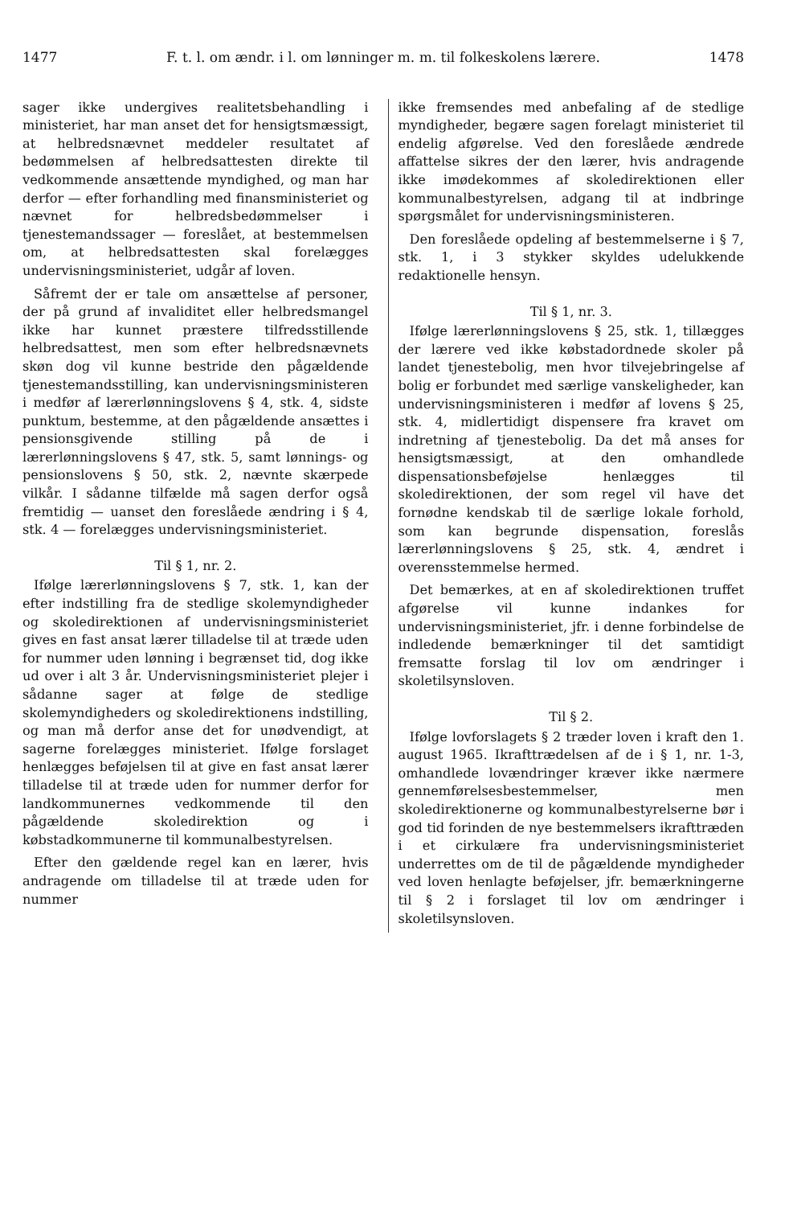1477 F. t. l. om ændr. i l. om lønninger m. m. til folkeskolens lærere. 1478
sager ikke undergives realitetsbehandling i ministeriet, har man anset det for hensigtsmæssigt, at helbredsnævnet meddeler resultatet af bedømmelsen af helbredsattesten direkte til vedkommende ansættende myndighed, og man har derfor — efter forhandling med finansministeriet og nævnet for helbredsbedømmelser i tjenestemandssager — foreslået, at bestemmelsen om, at helbredsattesten skal forelægges undervisningsministeriet, udgår af loven.
Såfremt der er tale om ansættelse af personer, der på grund af invaliditet eller helbredsmangel ikke har kunnet præstere tilfredsstillende helbredsattest, men som efter helbredsnævnets skøn dog vil kunne bestride den pågældende tjenestemandsstilling, kan undervisningsministeren i medfør af lærerlønningslovens § 4, stk. 4, sidste punktum, bestemme, at den pågældende ansættes i pensionsgivende stilling på de i lærerlønningslovens § 47, stk. 5, samt lønnings- og pensionslovens § 50, stk. 2, nævnte skærpede vilkår. I sådanne tilfælde må sagen derfor også fremtidig — uanset den foreslåede ændring i § 4, stk. 4 — forelægges undervisningsministeriet.
Til § 1, nr. 2.
Ifølge lærerlønningslovens § 7, stk. 1, kan der efter indstilling fra de stedlige skolemyndigheder og skoledirektionen af undervisningsministeriet gives en fast ansat lærer tilladelse til at træde uden for nummer uden lønning i begrænset tid, dog ikke ud over i alt 3 år. Undervisningsministeriet plejer i sådanne sager at følge de stedlige skolemyndigheders og skoledirektionens indstilling, og man må derfor anse det for unødvendigt, at sagerne forelægges ministeriet. Ifølge forslaget henlægges beføjelsen til at give en fast ansat lærer tilladelse til at træde uden for nummer derfor for landkommunernes vedkommende til den pågældende skoledirektion og i købstadkommunerne til kommunalbestyrelsen.
Efter den gældende regel kan en lærer, hvis andragende om tilladelse til at træde uden for nummer
ikke fremsendes med anbefaling af de stedlige myndigheder, begære sagen forelagt ministeriet til endelig afgørelse. Ved den foreslåede ændrede affattelse sikres der den lærer, hvis andragende ikke imødekommes af skoledirektionen eller kommunalbestyrelsen, adgang til at indbringe spørgsmålet for undervisningsministeren.
Den foreslåede opdeling af bestemmelserne i § 7, stk. 1, i 3 stykker skyldes udelukkende redaktionelle hensyn.
Til § 1, nr. 3.
Ifølge lærerlønningslovens § 25, stk. 1, tillægges der lærere ved ikke købstadordnede skoler på landet tjenestebolig, men hvor tilvejebringelse af bolig er forbundet med særlige vanskeligheder, kan undervisningsministeren i medfør af lovens § 25, stk. 4, midlertidigt dispensere fra kravet om indretning af tjenestebolig. Da det må anses for hensigtsmæssigt, at den omhandlede dispensationsbeføjelse henlægges til skoledirektionen, der som regel vil have det fornødne kendskab til de særlige lokale forhold, som kan begrunde dispensation, foreslås lærerlønningslovens § 25, stk. 4, ændret i overensstemmelse hermed.
Det bemærkes, at en af skoledirektionen truffet afgørelse vil kunne indankes for undervisningsministeriet, jfr. i denne forbindelse de indledende bemærkninger til det samtidigt fremsatte forslag til lov om ændringer i skoletilsynsloven.
Til § 2.
Ifølge lovforslagets § 2 træder loven i kraft den 1. august 1965. Ikrafttrædelsen af de i § 1, nr. 1-3, omhandlede lovændringer kræver ikke nærmere gennemførelsesbestemmelser, men skoledirektionerne og kommunalbestyrelserne bør i god tid forinden de nye bestemmelsers ikrafttræden i et cirkulære fra undervisningsministeriet underrettes om de til de pågældende myndigheder ved loven henlagte beføjelser, jfr. bemærkningerne til § 2 i forslaget til lov om ændringer i skoletilsynsloven.